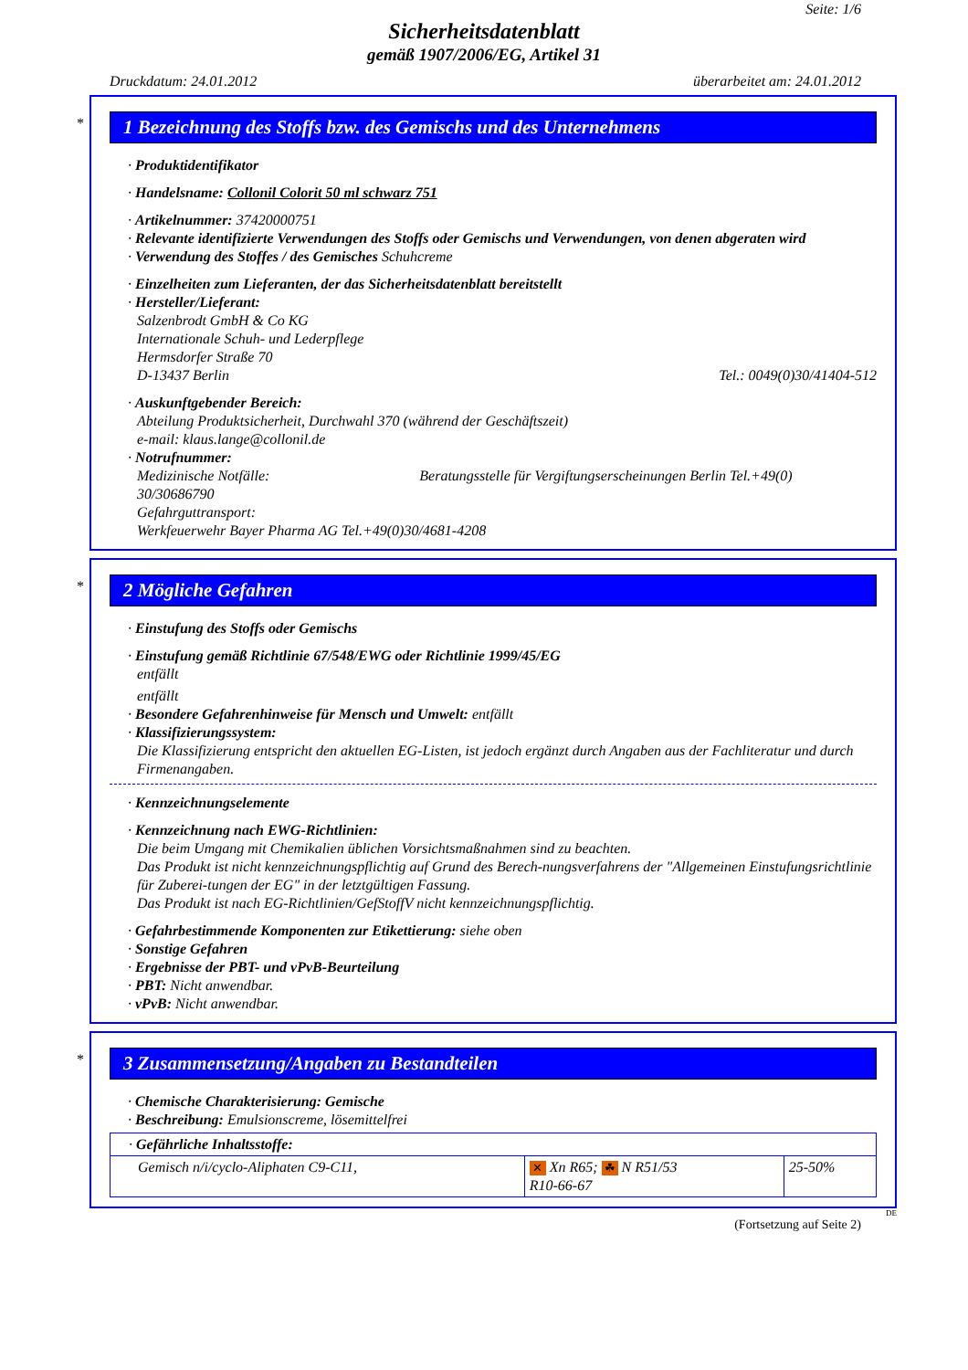Seite: 1/6
Sicherheitsdatenblatt
gemäß 1907/2006/EG, Artikel 31
Druckdatum: 24.01.2012 überarbeitet am: 24.01.2012
*
1 Bezeichnung des Stoffs bzw. des Gemischs und des Unternehmens
· Produktidentifikator
· Handelsname: Collonil Colorit 50 ml schwarz 751
· Artikelnummer: 37420000751
· Relevante identifizierte Verwendungen des Stoffs oder Gemischs und Verwendungen, von denen abgeraten wird
· Verwendung des Stoffes / des Gemisches Schuhcreme
· Einzelheiten zum Lieferanten, der das Sicherheitsdatenblatt bereitstellt
· Hersteller/Lieferant:
Salzenbrodt GmbH & Co KG
Internationale Schuh- und Lederpflege
Hermsdorfer Straße 70
D-13437 Berlin Tel.: 0049(0)30/41404-512
· Auskunftgebender Bereich:
Abteilung Produktsicherheit, Durchwahl 370 (während der Geschäftszeit)
e-mail: klaus.lange@collonil.de
· Notrufnummer:
Medizinische Notfälle: Beratungsstelle für Vergiftungserscheinungen Berlin Tel.+49(0)
30/30686790
Gefahrguttransport:
Werkfeuerwehr Bayer Pharma AG Tel.+49(0)30/4681-4208
*
2 Mögliche Gefahren
· Einstufung des Stoffs oder Gemischs
· Einstufung gemäß Richtlinie 67/548/EWG oder Richtlinie 1999/45/EG
entfällt
entfällt
· Besondere Gefahrenhinweise für Mensch und Umwelt: entfällt
· Klassifizierungssystem:
Die Klassifizierung entspricht den aktuellen EG-Listen, ist jedoch ergänzt durch Angaben aus der Fachliteratur und durch Firmenangaben.
· Kennzeichnungselemente
· Kennzeichnung nach EWG-Richtlinien:
Die beim Umgang mit Chemikalien üblichen Vorsichtsmaßnahmen sind zu beachten.
Das Produkt ist nicht kennzeichnungspflichtig auf Grund des Berech-nungsverfahrens der "Allgemeinen Einstufungsrichtlinie für Zuberei-tungen der EG" in der letztgültigen Fassung.
Das Produkt ist nach EG-Richtlinien/GefStoffV nicht kennzeichnungspflichtig.
· Gefahrbestimmende Komponenten zur Etikettierung: siehe oben
· Sonstige Gefahren
· Ergebnisse der PBT- und vPvB-Beurteilung
· PBT: Nicht anwendbar.
· vPvB: Nicht anwendbar.
*
3 Zusammensetzung/Angaben zu Bestandteilen
· Chemische Charakterisierung: Gemische
· Beschreibung: Emulsionscreme, lösemittelfrei
| · Gefährliche Inhaltsstoffe: | | |
| Gemisch n/i/cyclo-Aliphaten C9-C11, | ✕ Xn R65; ☘ N R51/53 R10-66-67 | 25-50% |
DE
(Fortsetzung auf Seite 2)